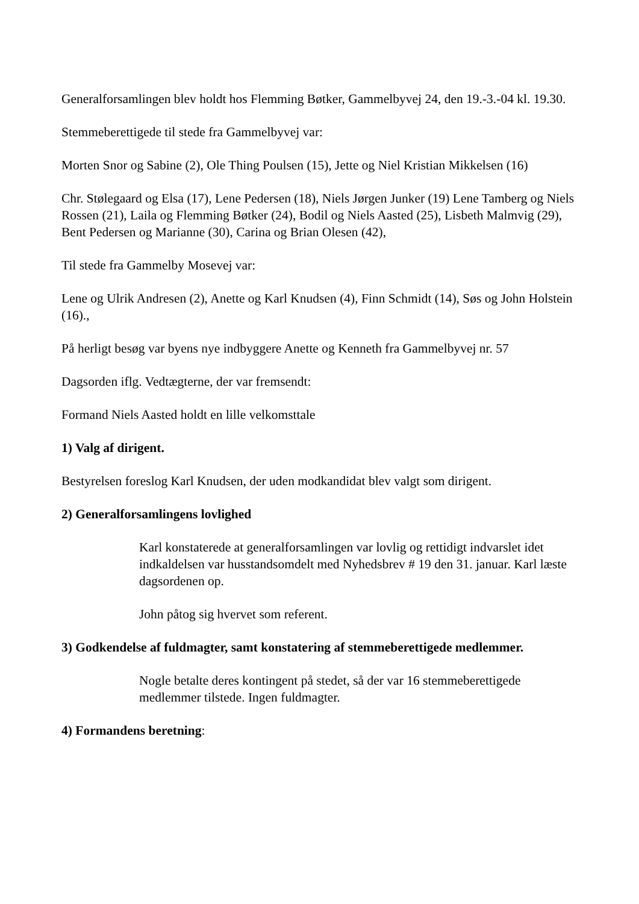Generalforsamlingen blev holdt hos Flemming Bøtker, Gammelbyvej 24, den 19.-3.-04 kl. 19.30.
Stemmeberettigede til stede fra Gammelbyvej var:
Morten Snor og Sabine (2), Ole Thing Poulsen (15), Jette og Niel Kristian Mikkelsen (16)
Chr. Stølegaard og Elsa (17), Lene Pedersen (18), Niels Jørgen Junker (19) Lene Tamberg og Niels Rossen (21), Laila og Flemming Bøtker (24), Bodil og Niels Aasted (25), Lisbeth Malmvig (29), Bent Pedersen og Marianne (30), Carina og Brian Olesen (42),
Til stede fra Gammelby Mosevej var:
Lene og Ulrik Andresen (2), Anette og Karl Knudsen (4), Finn Schmidt (14), Søs og John Holstein (16).,
På herligt besøg var byens nye indbyggere Anette og Kenneth fra Gammelbyvej nr. 57
Dagsorden iflg. Vedtægterne, der var fremsendt:
Formand Niels Aasted holdt en lille velkomsttale
1) Valg af dirigent.
Bestyrelsen foreslog Karl Knudsen, der uden modkandidat blev valgt som dirigent.
2) Generalforsamlingens lovlighed
Karl konstaterede at generalforsamlingen var lovlig og rettidigt indvarslet idet indkaldelsen var husstandsomdelt med Nyhedsbrev # 19 den 31. januar. Karl læste dagsordenen op.
John påtog sig hvervet som referent.
3) Godkendelse af fuldmagter, samt konstatering af stemmeberettigede medlemmer.
Nogle betalte deres kontingent på stedet, så der var 16 stemmeberettigede medlemmer tilstede. Ingen fuldmagter.
4) Formandens beretning: